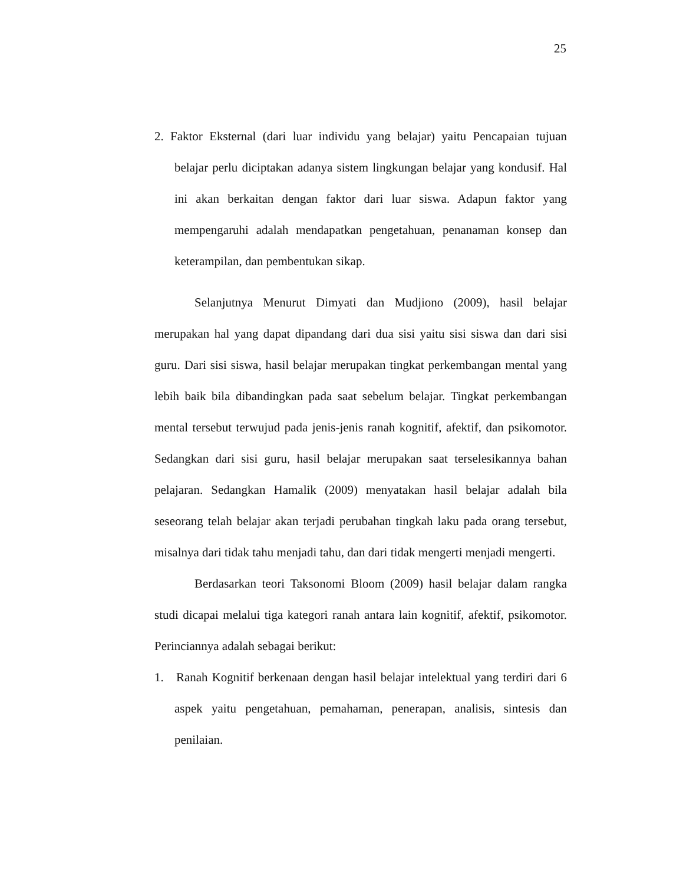25
2. Faktor Eksternal (dari luar individu yang belajar) yaitu Pencapaian tujuan belajar perlu diciptakan adanya sistem lingkungan belajar yang kondusif. Hal ini akan berkaitan dengan faktor dari luar siswa. Adapun faktor yang mempengaruhi adalah mendapatkan pengetahuan, penanaman konsep dan keterampilan, dan pembentukan sikap.
Selanjutnya Menurut Dimyati dan Mudjiono (2009), hasil belajar merupakan hal yang dapat dipandang dari dua sisi yaitu sisi siswa dan dari sisi guru. Dari sisi siswa, hasil belajar merupakan tingkat perkembangan mental yang lebih baik bila dibandingkan pada saat sebelum belajar. Tingkat perkembangan mental tersebut terwujud pada jenis-jenis ranah kognitif, afektif, dan psikomotor. Sedangkan dari sisi guru, hasil belajar merupakan saat terselesikannya bahan pelajaran. Sedangkan Hamalik (2009) menyatakan hasil belajar adalah bila seseorang telah belajar akan terjadi perubahan tingkah laku pada orang tersebut, misalnya dari tidak tahu menjadi tahu, dan dari tidak mengerti menjadi mengerti.
Berdasarkan teori Taksonomi Bloom (2009) hasil belajar dalam rangka studi dicapai melalui tiga kategori ranah antara lain kognitif, afektif, psikomotor. Perinciannya adalah sebagai berikut:
1. Ranah Kognitif berkenaan dengan hasil belajar intelektual yang terdiri dari 6 aspek yaitu pengetahuan, pemahaman, penerapan, analisis, sintesis dan penilaian.